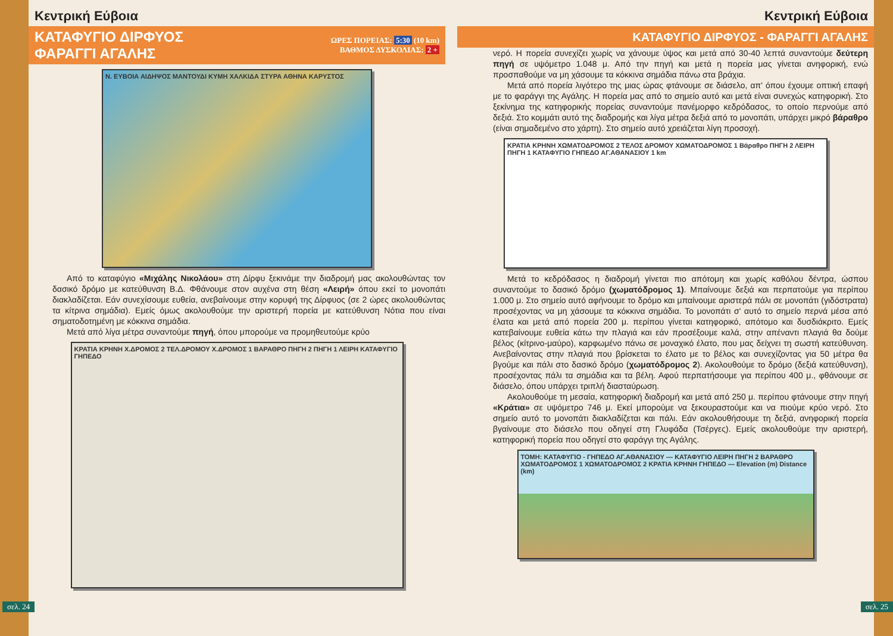Κεντρική Εύβοια
ΚΑΤΑΦΥΓΙΟ ΔΙΡΦΥΟΣ
ΦΑΡΑΓΓΙ ΑΓΑΛΗΣ
ΩΡΕΣ ΠΟΡΕΙΑΣ: 5:30 (10 km)
ΒΑΘΜΟΣ ΔΥΣΚΟΛΙΑΣ: 2 +
Ν. ΕΥΒΟΙΑ ΑΙΔΗΨΟΣ ΜΑΝΤΟΥΔΙ ΚΥΜΗ ΧΑΛΚΙΔΑ ΣΤΥΡΑ ΑΘΗΝΑ ΚΑΡΥΣΤΟΣ
Από το καταφύγιο «Μιχάλης Νικολάου» στη Δίρφυ ξεκινάμε την διαδρομή μας ακολουθώντας τον δασικό δρόμο με κατεύθυνση Β.Δ. Φθάνουμε στον αυχένα στη θέση «Λειρή» όπου εκεί το μονοπάτι διακλαδίζεται. Εάν συνεχίσουμε ευθεία, ανεβαίνουμε στην κορυφή της Δίρφυος (σε 2 ώρες ακολουθώντας τα κίτρινα σημάδια). Εμείς όμως ακολουθούμε την αριστερή πορεία με κατεύθυνση Νότια που είναι σηματοδοτημένη με κόκκινα σημάδια.
Μετά από λίγα μέτρα συναντούμε πηγή, όπου μπορούμε να προμηθευτούμε κρύο
ΚΡΑΤΙΑ ΚΡΗΝΗ Χ.ΔΡΟΜΟΣ 2 ΤΕΛ.ΔΡΟΜΟΥ Χ.ΔΡΟΜΟΣ 1 ΒΑΡΑΘΡΟ ΠΗΓΗ 2 ΠΗΓΗ 1 ΛΕΙΡΗ ΚΑΤΑΦΥΓΙΟ ΓΗΠΕΔΟ
σελ. 24
Κεντρική Εύβοια
ΚΑΤΑΦΥΓΙΟ ΔΙΡΦΥΟΣ - ΦΑΡΑΓΓΙ ΑΓΑΛΗΣ
νερό. Η πορεία συνεχίζει χωρίς να χάνουμε ύψος και μετά από 30-40 λεπτά συναντούμε δεύτερη πηγή σε υψόμετρο 1.048 μ. Από την πηγή και μετά η πορεία μας γίνεται ανηφορική, ενώ προσπαθούμε να μη χάσουμε τα κόκκινα σημάδια πάνω στα βράχια.
Μετά από πορεία λιγότερο της μιας ώρας φτάνουμε σε διάσελο, απ' όπου έχουμε οπτική επαφή με το φαράγγι της Αγάλης. Η πορεία μας από το σημείο αυτό και μετά είναι συνεχώς κατηφορική. Στο ξεκίνημα της κατηφορικής πορείας συναντούμε πανέμορφο κεδρόδασος, το οποίο περνούμε από δεξιά. Στο κομμάτι αυτό της διαδρομής και λίγα μέτρα δεξιά από το μονοπάτι, υπάρχει μικρό βάραθρο (είναι σημαδεμένο στο χάρτη). Στο σημείο αυτό χρειάζεται λίγη προσοχή.
ΚΡΑΤΙΑ ΚΡΗΝΗ ΧΩΜΑΤΟΔΡΟΜΟΣ 2 ΤΕΛΟΣ ΔΡΟΜΟΥ ΧΩΜΑΤΟΔΡΟΜΟΣ 1 Βάραθρο ΠΗΓΗ 2 ΛΕΙΡΗ ΠΗΓΗ 1 ΚΑΤΑΦΥΓΙΟ ΓΗΠΕΔΟ ΑΓ.ΑΘΑΝΑΣΙΟΥ 1 km
Μετά το κεδρόδασος η διαδρομή γίνεται πιο απότομη και χωρίς καθόλου δέντρα, ώσπου συναντούμε το δασικό δρόμο (χωματόδρομος 1). Μπαίνουμε δεξιά και περπατούμε για περίπου 1.000 μ. Στο σημείο αυτό αφήνουμε το δρόμο και μπαίνουμε αριστερά πάλι σε μονοπάτι (γιδόστρατα) προσέχοντας να μη χάσουμε τα κόκκινα σημάδια. Το μονοπάτι σ' αυτό το σημείο περνά μέσα από έλατα και μετά από πορεία 200 μ. περίπου γίνεται κατηφορικό, απότομο και δυσδιάκριτο. Εμείς κατεβαίνουμε ευθεία κάτω την πλαγιά και εάν προσέξουμε καλά, στην απέναντι πλαγιά θα δούμε βέλος (κίτρινο-μαύρο), καρφωμένο πάνω σε μοναχικό έλατο, που μας δείχνει τη σωστή κατεύθυνση. Ανεβαίνοντας στην πλαγιά που βρίσκεται το έλατο με το βέλος και συνεχίζοντας για 50 μέτρα θα βγούμε και πάλι στο δασικό δρόμο (χωματόδρομος 2). Ακολουθούμε το δρόμο (δεξιά κατεύθυνση), προσέχοντας πάλι τα σημάδια και τα βέλη. Αφού περπατήσουμε για περίπου 400 μ., φθάνουμε σε διάσελο, όπου υπάρχει τριπλή διασταύρωση.
Ακολουθούμε τη μεσαία, κατηφορική διαδρομή και μετά από 250 μ. περίπου φτάνουμε στην πηγή «Κράτια» σε υψόμετρο 746 μ. Εκεί μπορούμε να ξεκουραστούμε και να πιούμε κρύο νερό. Στο σημείο αυτό το μονοπάτι διακλαδίζεται και πάλι. Εάν ακολουθήσουμε τη δεξιά, ανηφορική πορεία βγαίνουμε στο διάσελο που οδηγεί στη Γλυφάδα (Τσέργες). Εμείς ακολουθούμε την αριστερή, κατηφορική πορεία που οδηγεί στο φαράγγι της Αγάλης.
ΤΟΜΗ: ΚΑΤΑΦΥΓΙΟ - ΓΗΠΕΔΟ ΑΓ.ΑΘΑΝΑΣΙΟΥ — ΚΑΤΑΦΥΓΙΟ ΛΕΙΡΗ ΠΗΓΗ 2 ΒΑΡΑΘΡΟ ΧΩΜΑΤΟΔΡΟΜΟΣ 1 ΧΩΜΑΤΟΔΡΟΜΟΣ 2 ΚΡΑΤΙΑ ΚΡΗΝΗ ΓΗΠΕΔΟ — Elevation (m) Distance (km)
σελ. 25